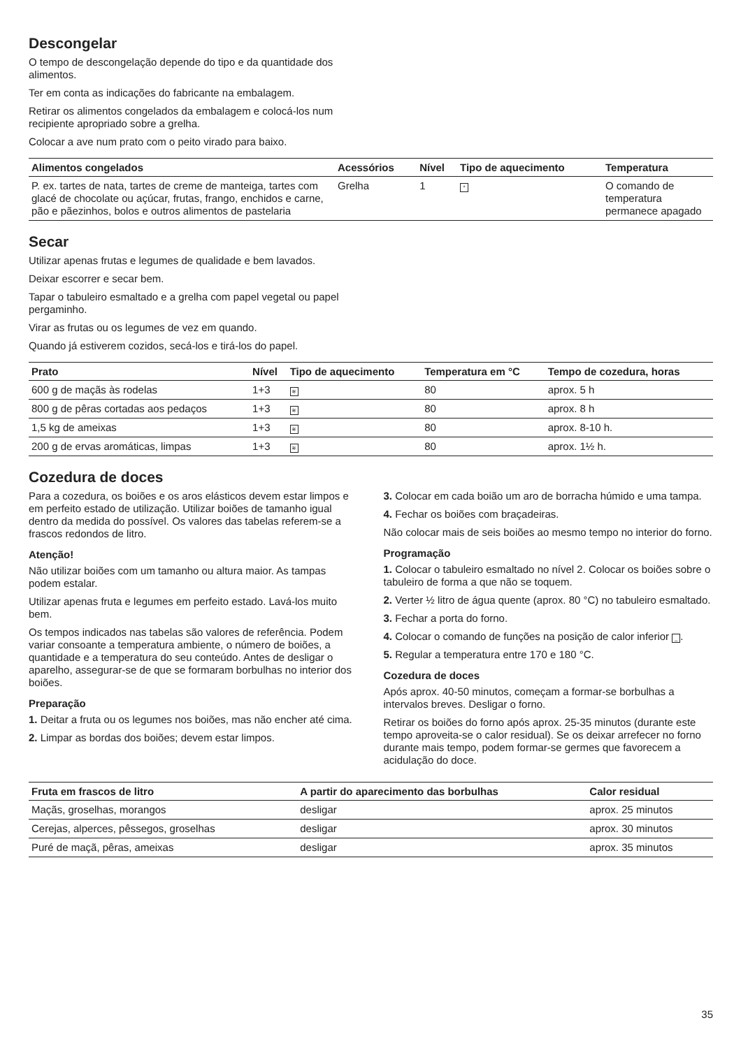Descongelar
O tempo de descongelação depende do tipo e da quantidade dos alimentos.
Ter em conta as indicações do fabricante na embalagem.
Retirar os alimentos congelados da embalagem e colocá-los num recipiente apropriado sobre a grelha.
Colocar a ave num prato com o peito virado para baixo.
| Alimentos congelados | Acessórios | Nível | Tipo de aquecimento | Temperatura |
| --- | --- | --- | --- | --- |
| P. ex. tartes de nata, tartes de creme de manteiga, tartes com glacé de chocolate ou açúcar, frutas, frango, enchidos e carne, pão e pãezinhos, bolos e outros alimentos de pastelaria | Grelha | 1 | * | O comando de temperatura permanece apagado |
Secar
Utilizar apenas frutas e legumes de qualidade e bem lavados.
Deixar escorrer e secar bem.
Tapar o tabuleiro esmaltado e a grelha com papel vegetal ou papel pergaminho.
Virar as frutas ou os legumes de vez em quando.
Quando já estiverem cozidos, secá-los e tirá-los do papel.
| Prato | Nível | Tipo de aquecimento | Temperatura em °C | Tempo de cozedura, horas |
| --- | --- | --- | --- | --- |
| 600 g de maçãs às rodelas | 1+3 | ≋ | 80 | aprox. 5 h |
| 800 g de pêras cortadas aos pedaços | 1+3 | ≋ | 80 | aprox. 8 h |
| 1,5 kg de ameixas | 1+3 | ≋ | 80 | aprox. 8-10 h. |
| 200 g de ervas aromáticas, limpas | 1+3 | ≋ | 80 | aprox. 1½ h. |
Cozedura de doces
Para a cozedura, os boiões e os aros elásticos devem estar limpos e em perfeito estado de utilização. Utilizar boiões de tamanho igual dentro da medida do possível. Os valores das tabelas referem-se a frascos redondos de litro.
Atenção!
Não utilizar boiões com um tamanho ou altura maior. As tampas podem estalar.
Utilizar apenas fruta e legumes em perfeito estado. Lavá-los muito bem.
Os tempos indicados nas tabelas são valores de referência. Podem variar consoante a temperatura ambiente, o número de boiões, a quantidade e a temperatura do seu conteúdo. Antes de desligar o aparelho, assegurar-se de que se formaram borbulhas no interior dos boiões.
Preparação
1. Deitar a fruta ou os legumes nos boiões, mas não encher até cima.
2. Limpar as bordas dos boiões; devem estar limpos.
3. Colocar em cada boião um aro de borracha húmido e uma tampa.
4. Fechar os boiões com braçadeiras.
Não colocar mais de seis boiões ao mesmo tempo no interior do forno.
Programação
1. Colocar o tabuleiro esmaltado no nível 2. Colocar os boiões sobre o tabuleiro de forma a que não se toquem.
2. Verter ½ litro de água quente (aprox. 80 °C) no tabuleiro esmaltado.
3. Fechar a porta do forno.
4. Colocar o comando de funções na posição de calor inferior _.
5. Regular a temperatura entre 170 e 180 °C.
Cozedura de doces
Após aprox. 40-50 minutos, começam a formar-se borbulhas a intervalos breves. Desligar o forno.
Retirar os boiões do forno após aprox. 25-35 minutos (durante este tempo aproveita-se o calor residual). Se os deixar arrefecer no forno durante mais tempo, podem formar-se germes que favorecem a acidulação do doce.
| Fruta em frascos de litro | A partir do aparecimento das borbulhas | Calor residual |
| --- | --- | --- |
| Maçãs, groselhas, morangos | desligar | aprox. 25 minutos |
| Cerejas, alperces, pêssegos, groselhas | desligar | aprox. 30 minutos |
| Puré de maçã, pêras, ameixas | desligar | aprox. 35 minutos |
35